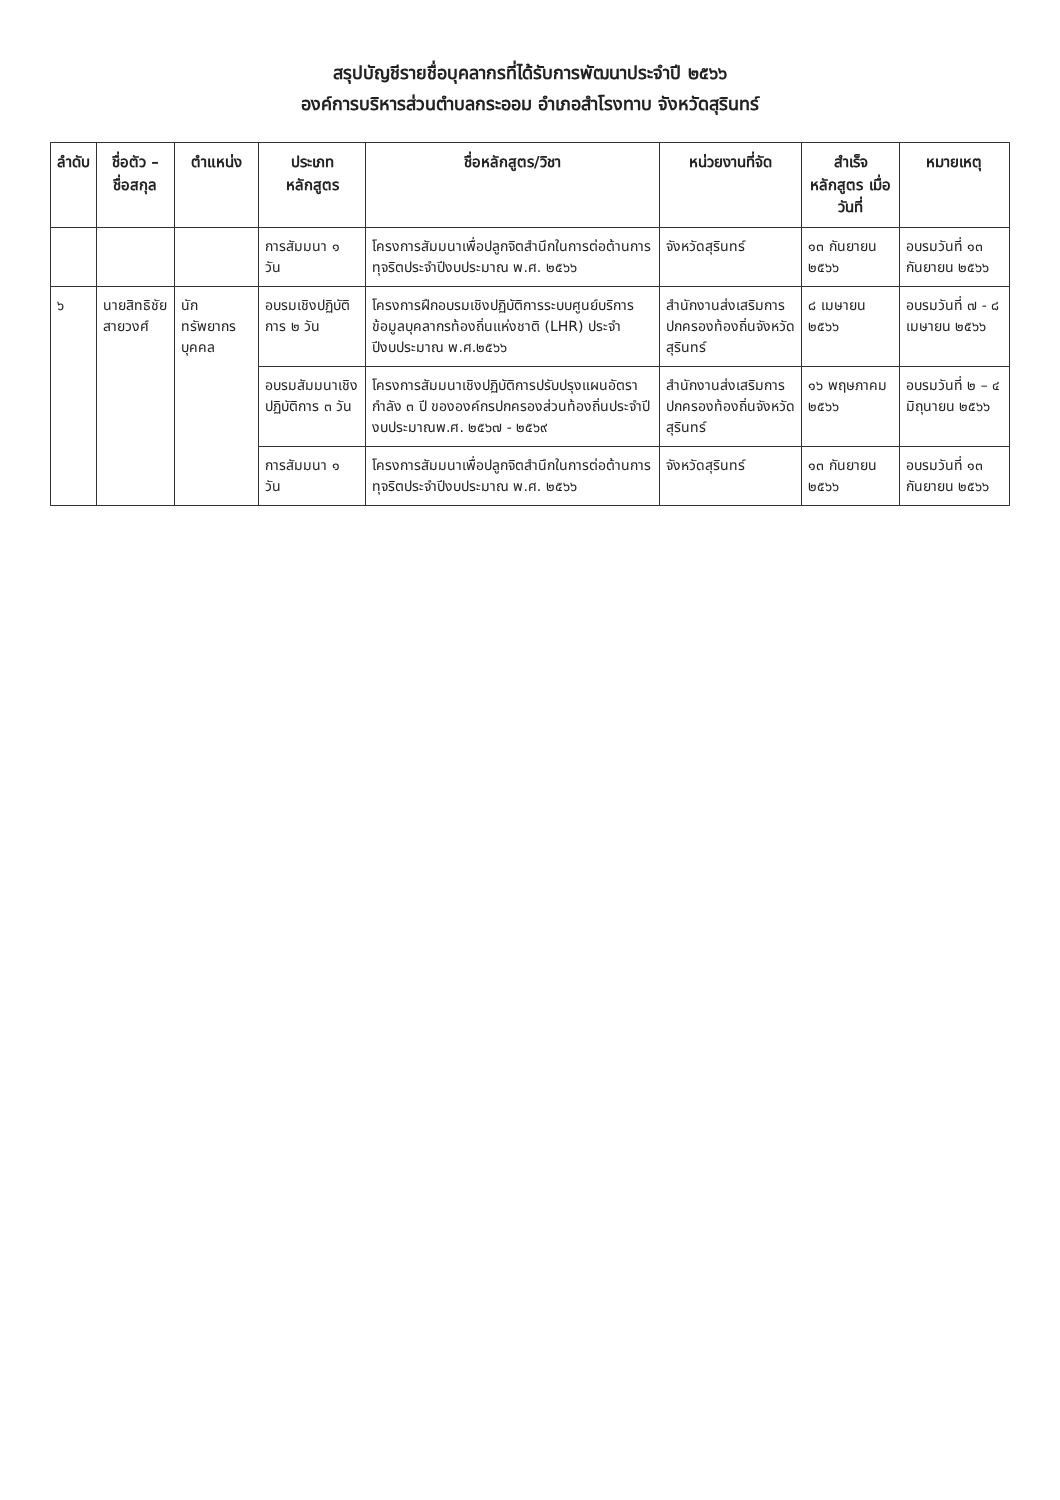สรุปบัญชีรายชื่อบุคลากรที่ได้รับการพัฒนาประจำปี ๒๕๖๖
องค์การบริหารส่วนตำบลกระออม อำเภอสำโรงทาบ จังหวัดสุรินทร์
| ลำดับ | ชื่อตัว – ชื่อสกุล | ตำแหน่ง | ประเภทหลักสูตร | ชื่อหลักสูตร/วิชา | หน่วยงานที่จัด | สำเร็จหลักสูตร เมื่อวันที่ | หมายเหตุ |
| --- | --- | --- | --- | --- | --- | --- | --- |
| | | | การสัมมนา ๑ วัน | โครงการสัมมนาเพื่อปลูกจิตสำนึกในการต่อต้านการทุจริตประจำปีงบประมาณ พ.ศ. ๒๕๖๖ | จังหวัดสุรินทร์ | ๑๓ กันยายน ๒๕๖๖ | อบรมวันที่ ๑๓ กันยายน ๒๕๖๖ |
| ๖ | นายสิทธิชัย สายวงศ์ | นักทรัพยากรบุคคล | อบรมเชิงปฏิบัติการ ๒ วัน | โครงการฝึกอบรมเชิงปฏิบัติการระบบศูนย์บริการข้อมูลบุคลากรท้องถิ่นแห่งชาติ (LHR) ประจำปีงบประมาณ พ.ศ.๒๕๖๖ | สำนักงานส่งเสริมการปกครองท้องถิ่นจังหวัดสุรินทร์ | ๘ เมษายน ๒๕๖๖ | อบรมวันที่ ๗ - ๘ เมษายน ๒๕๖๖ |
| | | | อบรมสัมมนาเชิงปฏิบัติการ ๓ วัน | โครงการสัมมนาเชิงปฏิบัติการปรับปรุงแผนอัตรากำลัง ๓ ปี ขององค์กรปกครองส่วนท้องถิ่นประจำปีงบประมาณพ.ศ. ๒๕๖๗ - ๒๕๖๙ | สำนักงานส่งเสริมการปกครองท้องถิ่นจังหวัดสุรินทร์ | ๑๖ พฤษภาคม ๒๕๖๖ | อบรมวันที่ ๒ – ๔ มิถุนายน ๒๕๖๖ |
| | | | การสัมมนา ๑ วัน | โครงการสัมมนาเพื่อปลูกจิตสำนึกในการต่อต้านการทุจริตประจำปีงบประมาณ พ.ศ. ๒๕๖๖ | จังหวัดสุรินทร์ | ๑๓ กันยายน ๒๕๖๖ | อบรมวันที่ ๑๓ กันยายน ๒๕๖๖ |